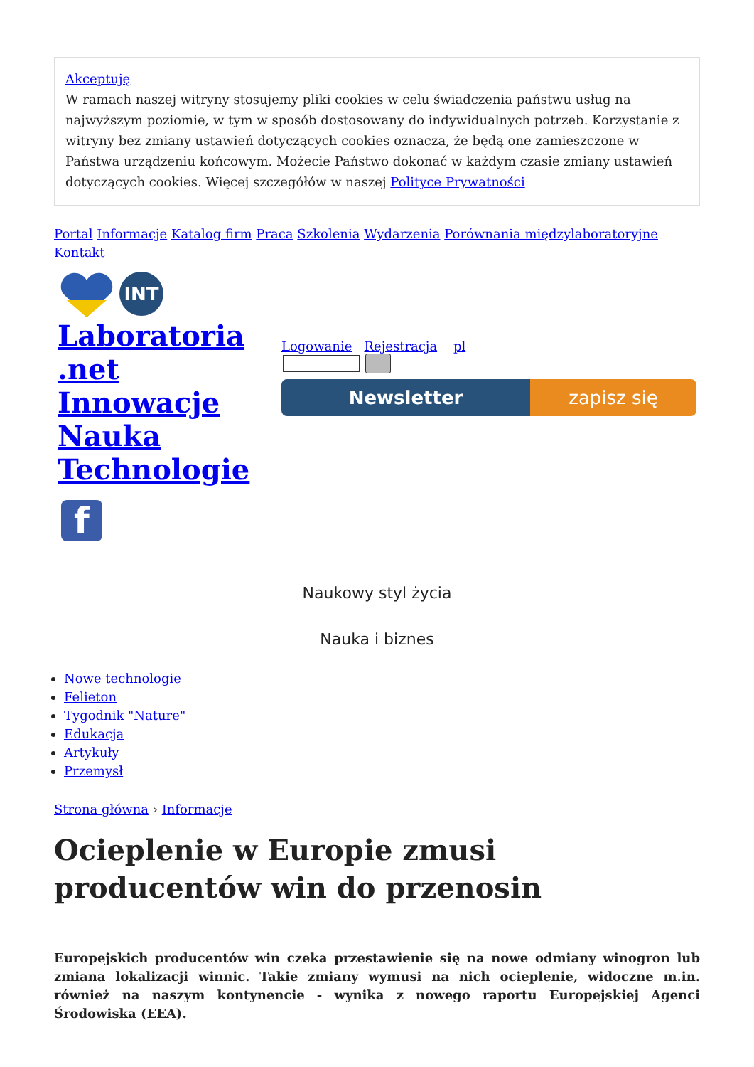Akceptuję
W ramach naszej witryny stosujemy pliki cookies w celu świadczenia państwu usług na najwyższym poziomie, w tym w sposób dostosowany do indywidualnych potrzeb. Korzystanie z witryny bez zmiany ustawień dotyczących cookies oznacza, że będą one zamieszczone w Państwa urządzeniu końcowym. Możecie Państwo dokonać w każdym czasie zmiany ustawień dotyczących cookies. Więcej szczegółów w naszej Polityce Prywatności
Portal Informacje Katalog firm Praca Szkolenia Wydarzenia Porównania międzylaboratoryjne Kontakt
INT
Laboratoria .net Innowacje Nauka Technologie
f
Logowanie Rejestracja pl
Newsletter zapisz się
Naukowy styl życia
Nauka i biznes
Nowe technologie
Felieton
Tygodnik "Nature"
Edukacja
Artykuły
Przemysł
Strona główna › Informacje
Ocieplenie w Europie zmusi producentów win do przenosin
Europejskich producentów win czeka przestawienie się na nowe odmiany winogron lub zmiana lokalizacji winnic. Takie zmiany wymusi na nich ocieplenie, widoczne m.in. również na naszym kontynencie - wynika z nowego raportu Europejskiej Agenci Środowiska (EEA).